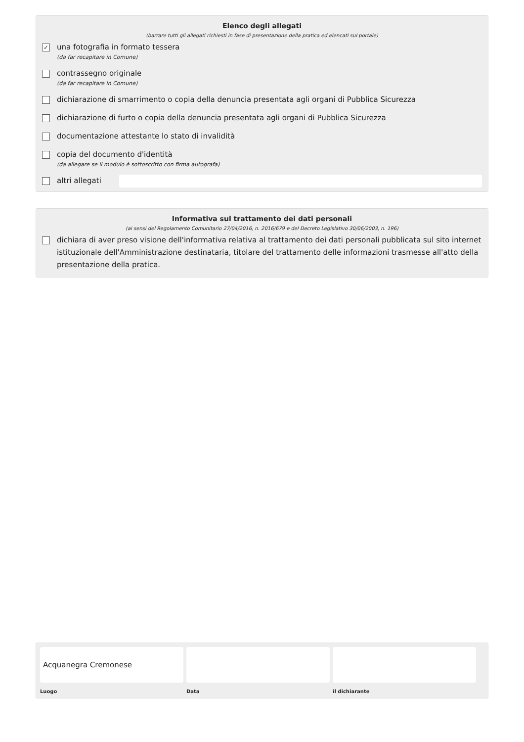Elenco degli allegati
(barrare tutti gli allegati richiesti in fase di presentazione della pratica ed elencati sul portale)
✓
una fotografia in formato tessera
(da far recapitare in Comune)
contrassegno originale
(da far recapitare in Comune)
dichiarazione di smarrimento o copia della denuncia presentata agli organi di Pubblica Sicurezza
dichiarazione di furto o copia della denuncia presentata agli organi di Pubblica Sicurezza
documentazione attestante lo stato di invalidità
copia del documento d'identità
(da allegare se il modulo è sottoscritto con firma autografa)
altri allegati
Informativa sul trattamento dei dati personali
(ai sensi del Regolamento Comunitario 27/04/2016, n. 2016/679 e del Decreto Legislativo 30/06/2003, n. 196)
dichiara di aver preso visione dell'informativa relativa al trattamento dei dati personali pubblicata sul sito internet istituzionale dell'Amministrazione destinataria, titolare del trattamento delle informazioni trasmesse all'atto della presentazione della pratica.
Acquanegra Cremonese
Luogo
Data il dichiarante